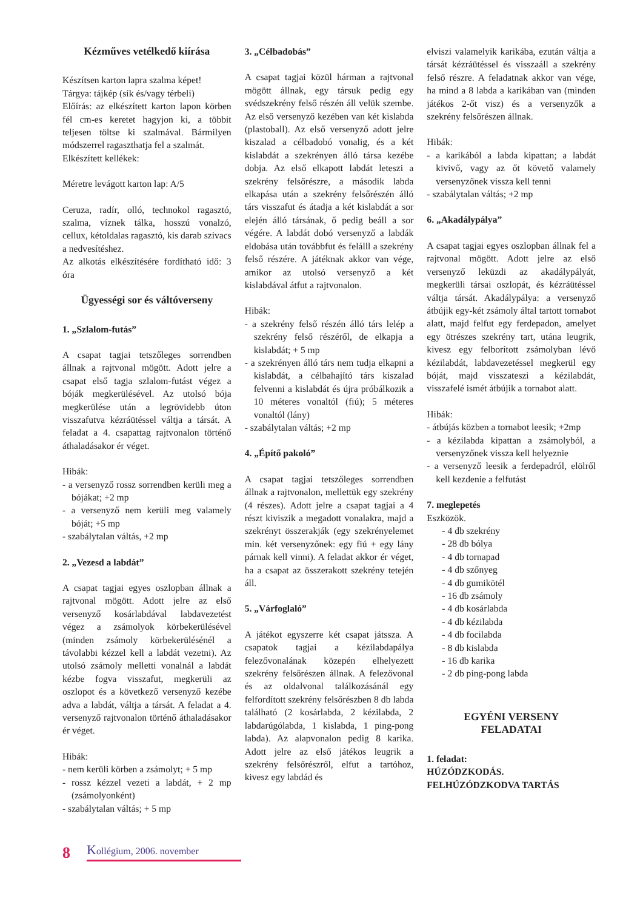Kézműves vetélkedő kiírása
Készítsen karton lapra szalma képet!
Tárgya: tájkép (sík és/vagy térbeli)
Előírás: az elkészített karton lapon körben fél cm-es keretet hagyjon ki, a többit teljesen töltse ki szalmával. Bármilyen módszerrel ragaszthatja fel a szalmát.
Elkészített kellékek:
Méretre levágott karton lap: A/5
Ceruza, radír, olló, technokol ragasztó, szalma, víznek tálka, hosszú vonalzó, cellux, kétoldalas ragasztó, kis darab szivacs a nedvesítéshez.
Az alkotás elkészítésére fordítható idő: 3 óra
Ügyességi sor és váltóverseny
1. „Szlalom-futás”
A csapat tagjai tetszőleges sorrendben állnak a rajtvonal mögött. Adott jelre a csapat első tagja szlalom-futást végez a bóják megkerülésével. Az utolsó bója megkerülése után a legrövidebb úton visszafutva kézráütéssel váltja a társát. A feladat a 4. csapattag rajtvonalon történő áthaladásakor ér véget.
Hibák:
- a versenyző rossz sorrendben kerüli meg a bójákat; +2 mp
- a versenyző nem kerüli meg valamely bóját; +5 mp
- szabálytalan váltás, +2 mp
2. „Vezesd a labdát”
A csapat tagjai egyes oszlopban állnak a rajtvonal mögött. Adott jelre az első versenyző kosárlabdával labdavezetést végez a zsámolyok körbekerülésével (minden zsámoly körbekerülésénél a távolabbi kézzel kell a labdát vezetni). Az utolsó zsámoly melletti vonalnál a labdát kézbe fogva visszafut, megkerüli az oszlopot és a következő versenyző kezébe adva a labdát, váltja a társát. A feladat a 4. versenyző rajtvonalon történő áthaladásakor ér véget.
Hibák:
- nem kerüli körben a zsámolyt; + 5 mp
- rossz kézzel vezeti a labdát, + 2 mp (zsámolyonként)
- szabálytalan váltás; + 5 mp
3. „Célbadobás”
A csapat tagjai közül hárman a rajtvonal mögött állnak, egy társuk pedig egy svédszekrény felső részén áll velük szembe. Az első versenyző kezében van két kislabda (plastoball). Az első versenyző adott jelre kiszalad a célbadobó vonalig, és a két kislabdát a szekrényen álló társa kezébe dobja. Az első elkapott labdát leteszi a szekrény felsőrészre, a második labda elkapása után a szekrény felsőrészén álló társ visszafut és átadja a két kislabdát a sor elején álló társának, ő pedig beáll a sor végére. A labdát dobó versenyző a labdák eldobása után továbbfut és felálll a szekrény felső részére. A játéknak akkor van vége, amikor az utolsó versenyző a két kislabdával átfut a rajtvonalon.
Hibák:
- a szekrény felső részén álló társ lelép a szekrény felső részéről, de elkapja a kislabdát; + 5 mp
- a szekrényen álló társ nem tudja elkapni a kislabdát, a célbahajító társ kiszalad felvenni a kislabdát és újra próbálkozik a 10 méteres vonaltól (fiú); 5 méteres vonaltól (lány)
- szabálytalan váltás; +2 mp
4. „Építő pakoló”
A csapat tagjai tetszőleges sorrendben állnak a rajtvonalon, mellettük egy szekrény (4 részes). Adott jelre a csapat tagjai a 4 részt kiviszik a megadott vonalakra, majd a szekrényt összerakják (egy szekrényelemet min. két versenyzőnek: egy fiú + egy lány párnak kell vinni). A feladat akkor ér véget, ha a csapat az összerakott szekrény tetején áll.
5. „Várfoglaló”
A játékot egyszerre két csapat játssza. A csapatok tagjai a kézilabdapálya felezővonalának közepén elhelyezett szekrény felsőrészen állnak. A felezővonal és az oldalvonal találkozásánál egy felfordított szekrény felsőrészben 8 db labda található (2 kosárlabda, 2 kézilabda, 2 labdarúgólabda, 1 kislabda, 1 ping-pong labda). Az alapvonalon pedig 8 karika. Adott jelre az első játékos leugrik a szekrény felsőrészről, elfut a tartóhoz, kivesz egy labdád és
elviszi valamelyik karikába, ezután váltja a társát kézráütéssel és visszaáll a szekrény felső részre. A feladatnak akkor van vége, ha mind a 8 labda a karikában van (minden játékos 2-őt visz) és a versenyzők a szekrény felsőrészen állnak.
Hibák:
- a karikából a labda kipattan; a labdát kivivő, vagy az őt követő valamely versenyzőnek vissza kell tenni
- szabálytalan váltás; +2 mp
6. „Akadálypálya”
A csapat tagjai egyes oszlopban állnak fel a rajtvonal mögött. Adott jelre az első versenyző leküzdi az akadálypályát, megkerüli társai oszlopát, és kézráütéssel váltja társát. Akadálypálya: a versenyző átbújik egy-két zsámoly által tartott tornabot alatt, majd felfut egy ferdepadon, amelyet egy ötrészes szekrény tart, utána leugrik, kivesz egy felborított zsámolyban lévő kézilabdát, labdavezetéssel megkerül egy bóját, majd visszateszi a kézilabdát, visszafelé ismét átbújik a tornabot alatt.
Hibák:
- átbújás közben a tornabot leesik; +2mp
- a kézilabda kipattan a zsámolyból, a versenyzőnek vissza kell helyeznie
- a versenyző leesik a ferdepadról, elölről kell kezdenie a felfutást
7. meglepetés
Eszközök.
- 4 db szekrény
- 28 db bólya
- 4 db tornapad
- 4 db szőnyeg
- 4 db gumikötél
- 16 db zsámoly
- 4 db kosárlabda
- 4 db kézilabda
- 4 db focilabda
- 8 db kislabda
- 16 db karika
- 2 db ping-pong labda
EGYÉNI VERSENY
FELADATAI
1. feladat:
HÚZÓDZKODÁS.
FELHÚZÓDZKODVA TARTÁS
8 Kollégium, 2006. november